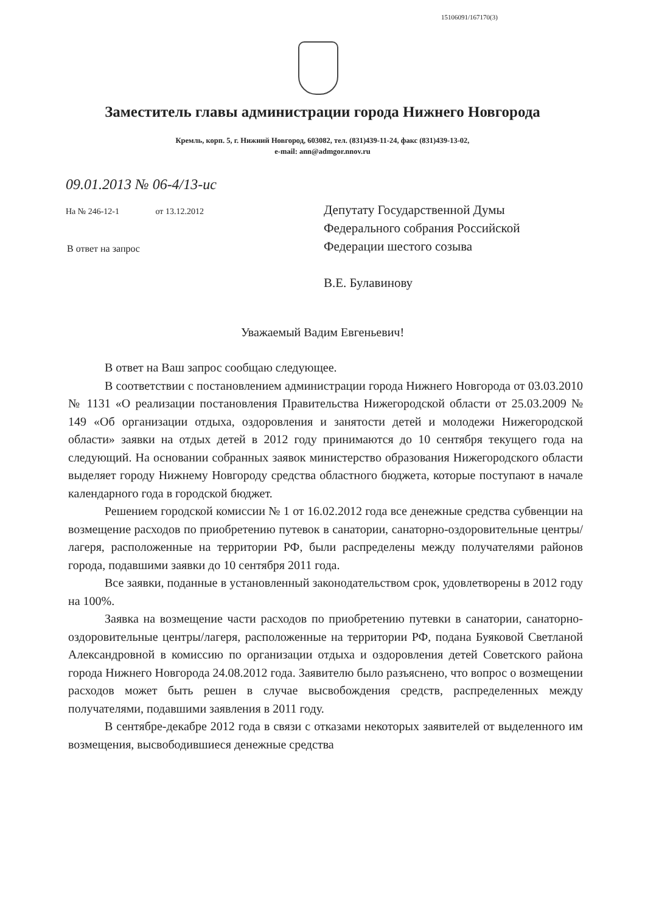15106091/167170(3)
Заместитель главы администрации города Нижнего Новгорода
Кремль, корп. 5, г. Нижний Новгород, 603082, тел. (831)439-11-24, факс (831)439-13-02,
e-mail: ann@admgor.nnov.ru
09.01.2013 № 06-4/13-ис
На № 246-12-1 от 13.12.2012
В ответ на запрос
Депутату Государственной Думы
Федерального собрания Российской
Федерации шестого созыва
В.Е. Булавинову
Уважаемый Вадим Евгеньевич!
В ответ на Ваш запрос сообщаю следующее.
В соответствии с постановлением администрации города Нижнего Новгорода от 03.03.2010 № 1131 «О реализации постановления Правительства Нижегородской области от 25.03.2009 № 149 «Об организации отдыха, оздоровления и занятости детей и молодежи Нижегородской области» заявки на отдых детей в 2012 году принимаются до 10 сентября текущего года на следующий. На основании собранных заявок министерство образования Нижегородского области выделяет городу Нижнему Новгороду средства областного бюджета, которые поступают в начале календарного года в городской бюджет.
Решением городской комиссии № 1 от 16.02.2012 года все денежные средства субвенции на возмещение расходов по приобретению путевок в санатории, санаторно-оздоровительные центры/лагеря, расположенные на территории РФ, были распределены между получателями районов города, подавшими заявки до 10 сентября 2011 года.
Все заявки, поданные в установленный законодательством срок, удовлетворены в 2012 году на 100%.
Заявка на возмещение части расходов по приобретению путевки в санатории, санаторно-оздоровительные центры/лагеря, расположенные на территории РФ, подана Буяковой Светланой Александровной в комиссию по организации отдыха и оздоровления детей Советского района города Нижнего Новгорода 24.08.2012 года. Заявителю было разъяснено, что вопрос о возмещении расходов может быть решен в случае высвобождения средств, распределенных между получателями, подавшими заявления в 2011 году.
В сентябре-декабре 2012 года в связи с отказами некоторых заявителей от выделенного им возмещения, высвободившиеся денежные средства